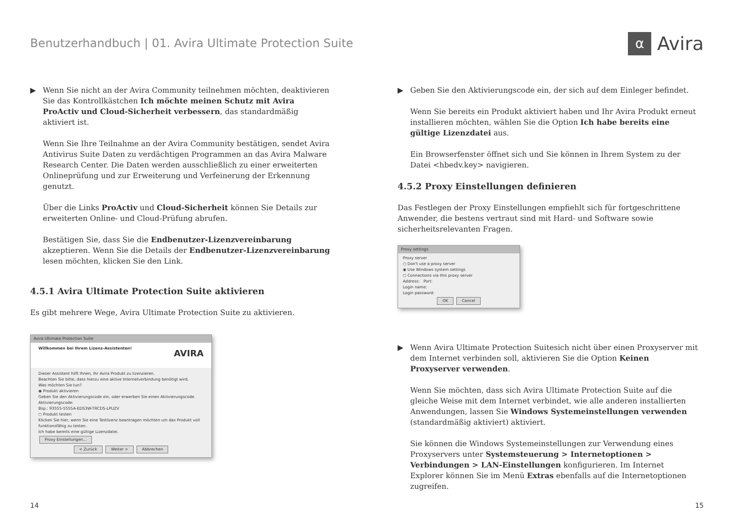Benutzerhandbuch | 01. Avira Ultimate Protection Suite
α
Avira
▶ Wenn Sie nicht an der Avira Community teilnehmen möchten, deaktivieren Sie das Kontrollkästchen Ich möchte meinen Schutz mit Avira ProActiv und Cloud-Sicherheit verbessern, das standardmäßig aktiviert ist.
Wenn Sie Ihre Teilnahme an der Avira Community bestätigen, sendet Avira Antivirus Suite Daten zu verdächtigen Programmen an das Avira Malware Research Center. Die Daten werden ausschließlich zu einer erweiterten Onlineprüfung und zur Erweiterung und Verfeinerung der Erkennung genutzt.
Über die Links ProActiv und Cloud-Sicherheit können Sie Details zur erweiterten Online- und Cloud-Prüfung abrufen.
Bestätigen Sie, dass Sie die Endbenutzer-Lizenzvereinbarung akzeptieren. Wenn Sie die Details der Endbenutzer-Lizenzvereinbarung lesen möchten, klicken Sie den Link.
4.5.1 Avira Ultimate Protection Suite aktivieren
Es gibt mehrere Wege, Avira Ultimate Protection Suite zu aktivieren.
Avira Ultimate Protection Suite
Willkommen bei Ihrem Lizenz-Assistenten! AVIRA
Dieser Assistent hilft Ihnen, Ihr Avira Produkt zu lizenzieren.
Beachten Sie bitte, dass hierzu eine aktive Internetverbindung benötigt wird.
Was möchten Sie tun?
◉ Produkt aktivieren
Geben Sie den Aktivierungscode ein, oder erwerben Sie einen Aktivierungscode.
Aktivierungscode:
Bsp.: 93555-5555A-EDS3W-TRCDS-LPUZV
○ Produkt testen
Klicken Sie hier, wenn Sie eine Testlizenz beantragen möchten um das Produkt voll funktionsfähig zu testen.
Ich habe bereits eine gültige Lizenzdatei.
Proxy Einstellungen...
< Zurück Weiter > Abbrechen
▶ Geben Sie den Aktivierungscode ein, der sich auf dem Einleger befindet.
Wenn Sie bereits ein Produkt aktiviert haben und Ihr Avira Produkt erneut installieren möchten, wählen Sie die Option Ich habe bereits eine gültige Lizenzdatei aus.
Ein Browserfenster öffnet sich und Sie können in Ihrem System zu der Datei <hbedv.key> navigieren.
4.5.2 Proxy Einstellungen definieren
Das Festlegen der Proxy Einstellungen empfiehlt sich für fortgeschrittene Anwender, die bestens vertraut sind mit Hard- und Software sowie sicherheitsrelevanten Fragen.
Proxy settings
Proxy server
○ Don't use a proxy server
◉ Use Windows system settings
○ Connections via this proxy server
Address: Port:
Login name:
Login password:
OK Cancel
▶ Wenn Avira Ultimate Protection Suitesich nicht über einen Proxyserver mit dem Internet verbinden soll, aktivieren Sie die Option Keinen Proxyserver verwenden.
Wenn Sie möchten, dass sich Avira Ultimate Protection Suite auf die gleiche Weise mit dem Internet verbindet, wie alle anderen installierten Anwendungen, lassen Sie Windows Systemeinstellungen verwenden (standardmäßig aktiviert) aktiviert.
Sie können die Windows Systemeinstellungen zur Verwendung eines Proxyservers unter Systemsteuerung > Internetoptionen > Verbindungen > LAN-Einstellungen konfigurieren. Im Internet Explorer können Sie im Menü Extras ebenfalls auf die Internetoptionen zugreifen.
14 15